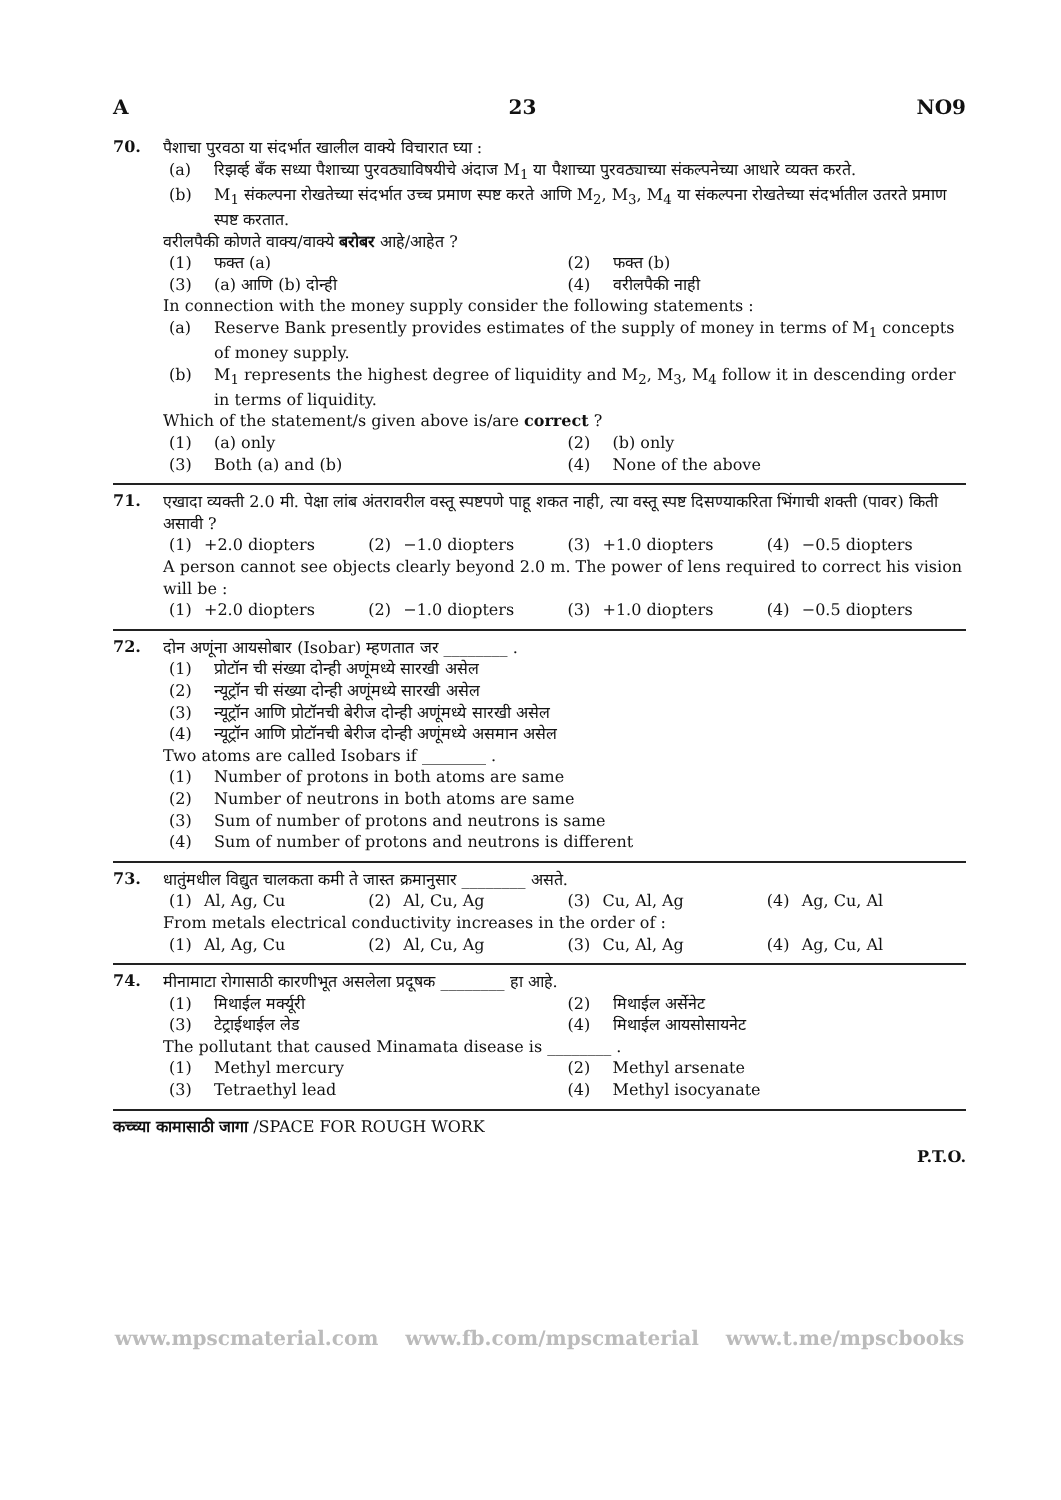A 23 NO9
70.
पैशाचा पुरवठा या संदर्भात खालील वाक्ये विचारात घ्या :
(a) रिझर्व्ह बँक सध्या पैशाच्या पुरवठ्याविषयीचे अंदाज M<sub>1</sub> या पैशाच्या पुरवठ्याच्या संकल्पनेच्या आधारे व्यक्त करते.
(b) M<sub>1</sub> संकल्पना रोखतेच्या संदर्भात उच्च प्रमाण स्पष्ट करते आणि M<sub>2</sub>, M<sub>3</sub>, M<sub>4</sub> या संकल्पना रोखतेच्या संदर्भातील उतरते प्रमाण स्पष्ट करतात.
वरीलपैकी कोणते वाक्य/वाक्ये बरोबर आहे/आहेत ?
(1) फक्त (a) (2) फक्त (b) (3) (a) आणि (b) दोन्ही (4) वरीलपैकी नाही
In connection with the money supply consider the following statements :
(a) Reserve Bank presently provides estimates of the supply of money in terms of M<sub>1</sub> concepts of money supply.
(b) M<sub>1</sub> represents the highest degree of liquidity and M<sub>2</sub>, M<sub>3</sub>, M<sub>4</sub> follow it in descending order in terms of liquidity.
Which of the statement/s given above is/are correct ?
(1) (a) only (2) (b) only (3) Both (a) and (b) (4) None of the above
71.
एखादा व्यक्ती 2.0 मी. पेक्षा लांब अंतरावरील वस्तू स्पष्टपणे पाहू शकत नाही, त्या वस्तू स्पष्ट दिसण्याकरिता भिंगाची शक्ती (पावर) किती असावी ?
(1) +2.0 diopters (2) −1.0 diopters (3) +1.0 diopters (4) −0.5 diopters
A person cannot see objects clearly beyond 2.0 m. The power of lens required to correct his vision will be :
(1) +2.0 diopters (2) −1.0 diopters (3) +1.0 diopters (4) −0.5 diopters
72.
दोन अणूंना आयसोबार (Isobar) म्हणतात जर ________ .
(1) प्रोटॉन ची संख्या दोन्ही अणूंमध्ये सारखी असेल
(2) न्यूट्रॉन ची संख्या दोन्ही अणूंमध्ये सारखी असेल
(3) न्यूट्रॉन आणि प्रोटॉनची बेरीज दोन्ही अणूंमध्ये सारखी असेल
(4) न्यूट्रॉन आणि प्रोटॉनची बेरीज दोन्ही अणूंमध्ये असमान असेल
Two atoms are called Isobars if ________ .
(1) Number of protons in both atoms are same
(2) Number of neutrons in both atoms are same
(3) Sum of number of protons and neutrons is same
(4) Sum of number of protons and neutrons is different
73.
धातुंमधील विद्युत चालकता कमी ते जास्त क्रमानुसार ________ असते.
(1) Al, Ag, Cu (2) Al, Cu, Ag (3) Cu, Al, Ag (4) Ag, Cu, Al
From metals electrical conductivity increases in the order of :
(1) Al, Ag, Cu (2) Al, Cu, Ag (3) Cu, Al, Ag (4) Ag, Cu, Al
74.
मीनामाटा रोगासाठी कारणीभूत असलेला प्रदूषक ________ हा आहे.
(1) मिथाईल मर्क्यूरी (2) मिथाईल अर्सेनेट (3) टेट्राईथाईल लेड (4) मिथाईल आयसोसायनेट
The pollutant that caused Minamata disease is ________ .
(1) Methyl mercury (2) Methyl arsenate (3) Tetraethyl lead (4) Methyl isocyanate
कच्च्या कामासाठी जागा /SPACE FOR ROUGH WORK
P.T.O.
www.mpscmaterial.com www.fb.com/mpscmaterial www.t.me/mpscbooks